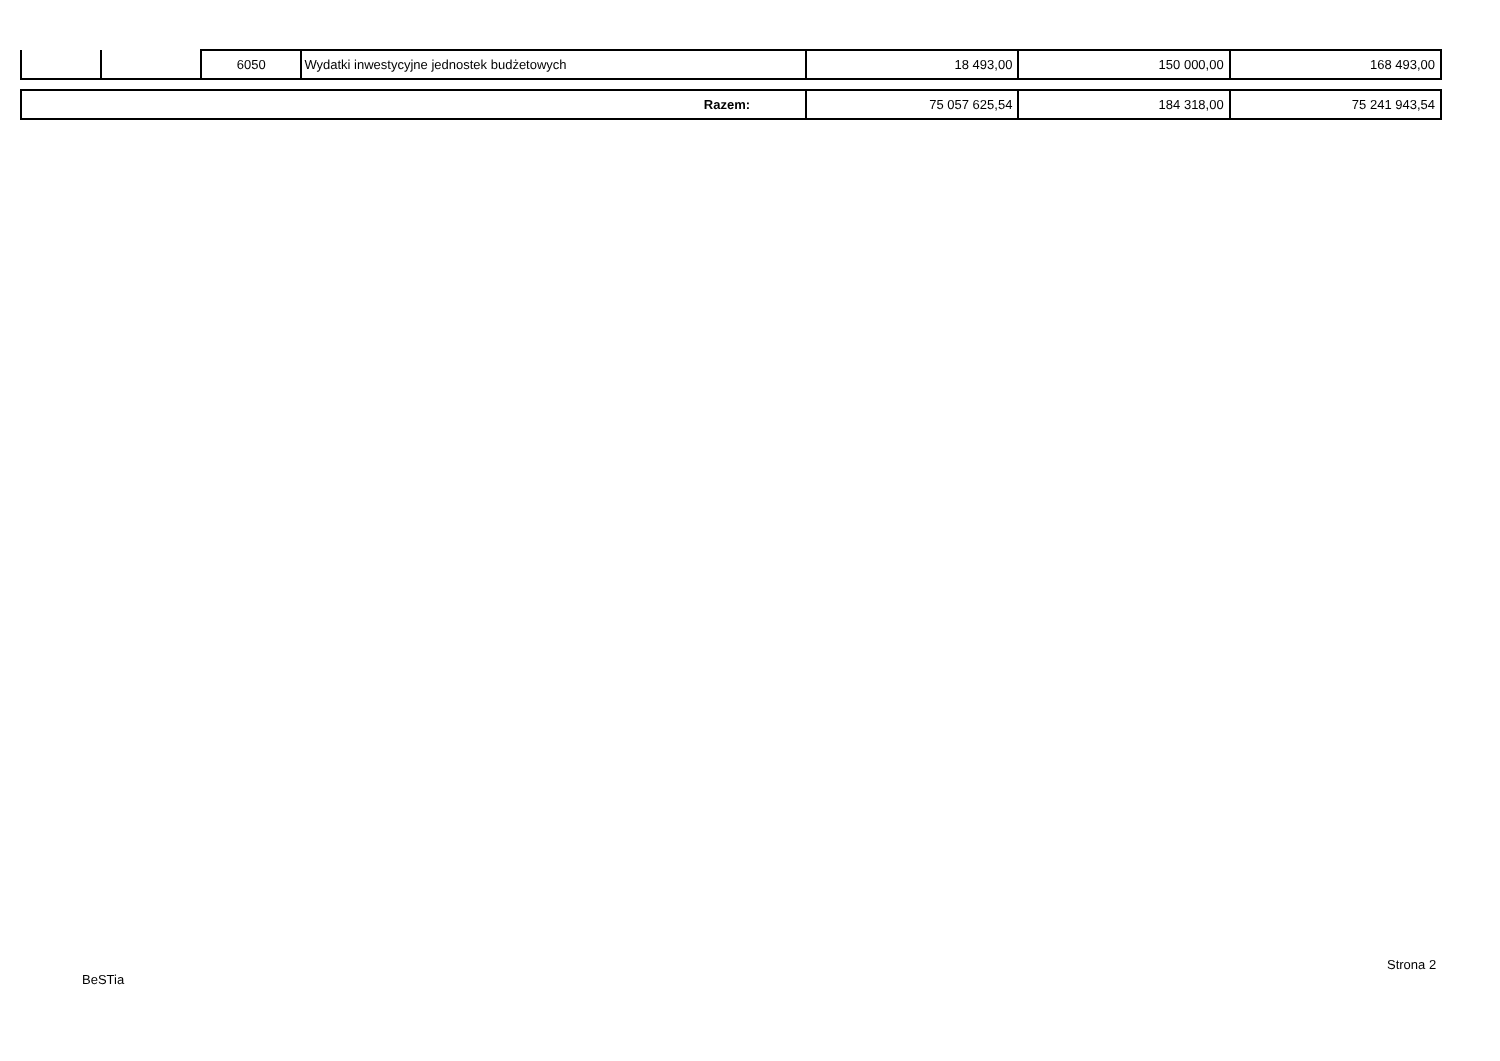| | | 6050 | Wydatki inwestycyjne jednostek budżetowych | 18 493,00 | 150 000,00 | 168 493,00 |
| Razem: | 75 057 625,54 | 184 318,00 | 75 241 943,54 |
BeSTia
Strona 2